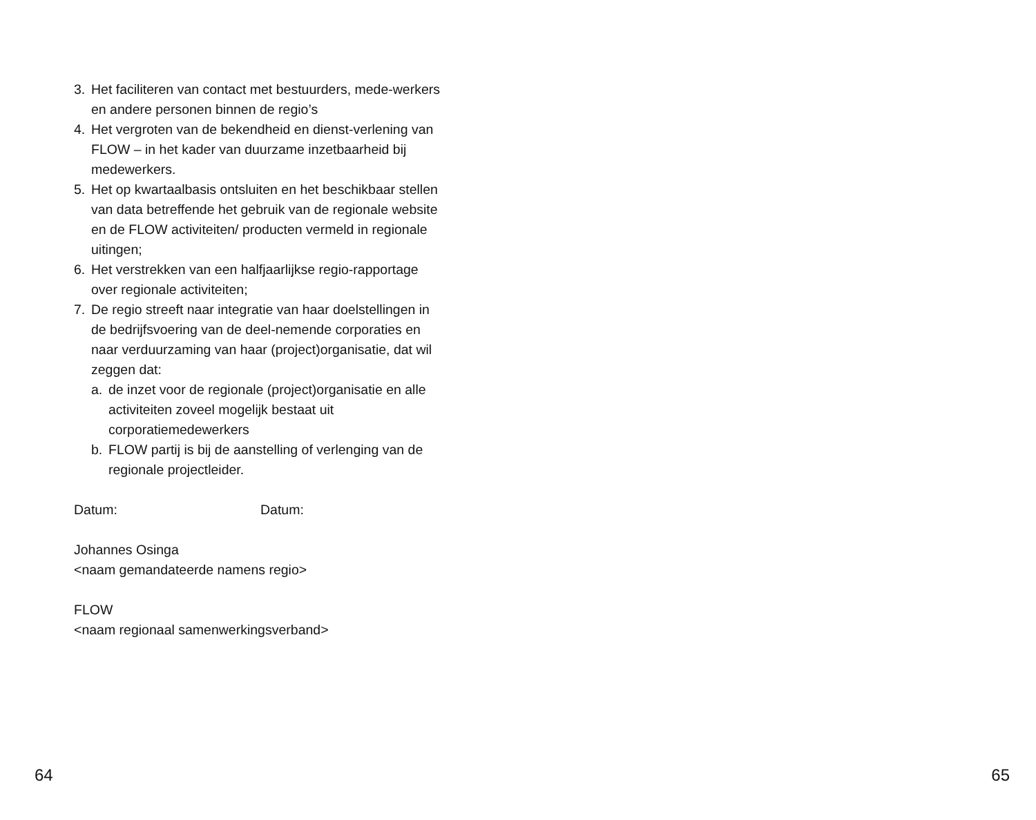3. Het faciliteren van contact met bestuurders, mede-werkers en andere personen binnen de regio’s
4. Het vergroten van de bekendheid en dienst-verlening van FLOW – in het kader van duurzame inzetbaarheid bij medewerkers.
5. Het op kwartaalbasis ontsluiten en het beschikbaar stellen van data betreffende het gebruik van de regionale website en de FLOW activiteiten/ producten vermeld in regionale uitingen;
6. Het verstrekken van een halfjaarlijkse regio-rapportage over regionale activiteiten;
7. De regio streeft naar integratie van haar doelstellingen in de bedrijfsvoering van de deel-nemende corporaties en naar verduurzaming van haar (project)organisatie, dat wil zeggen dat:
a. de inzet voor de regionale (project)organisatie en alle activiteiten zoveel mogelijk bestaat uit corporatiemedewerkers
b. FLOW partij is bij de aanstelling of verlenging van de regionale projectleider.
Datum: Datum:
Johannes Osinga
<naam gemandateerde namens regio>
FLOW
<naam regionaal samenwerkingsverband>
64 65